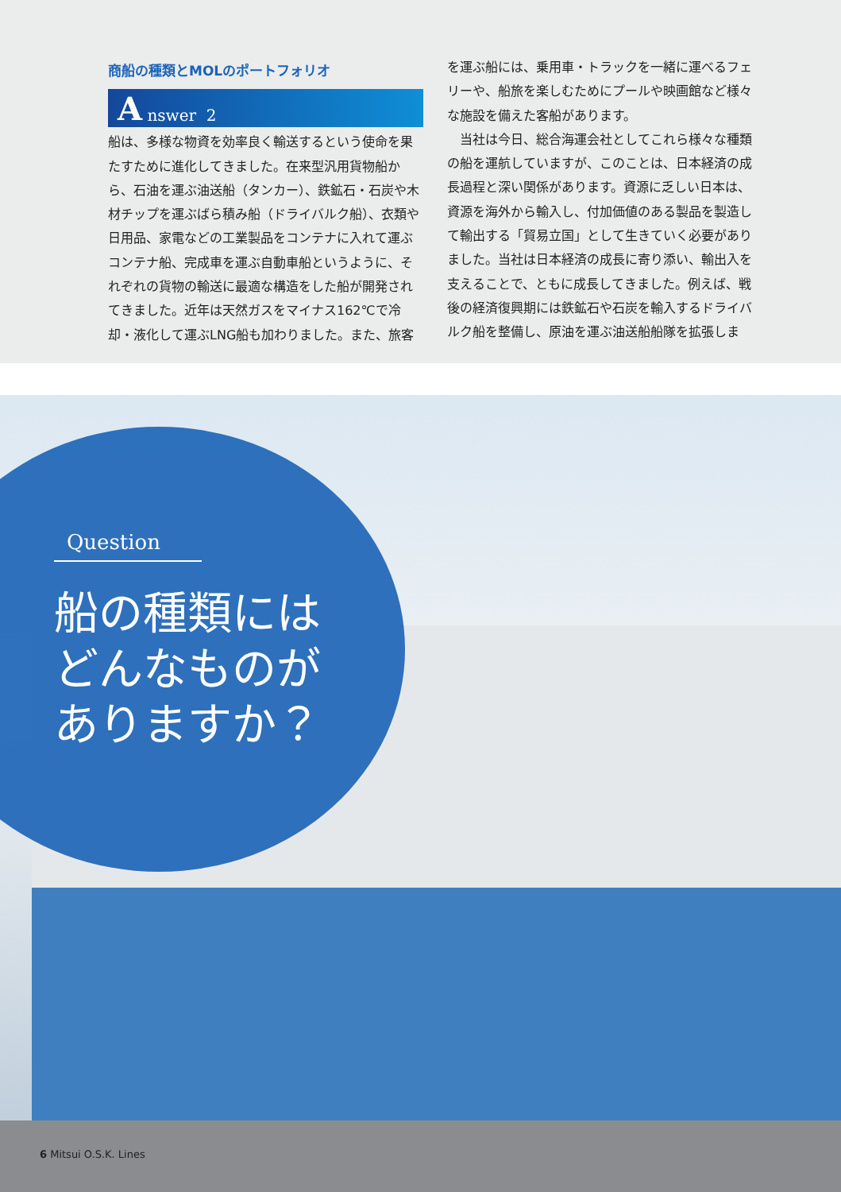商船の種類とMOLのポートフォリオ
A nswer 2
船は、多様な物資を効率良く輸送するという使命を果たすために進化してきました。在来型汎用貨物船から、石油を運ぶ油送船（タンカー）、鉄鉱石・石炭や木材チップを運ぶばら積み船（ドライバルク船）、衣類や日用品、家電などの工業製品をコンテナに入れて運ぶコンテナ船、完成車を運ぶ自動車船というように、それぞれの貨物の輸送に最適な構造をした船が開発されてきました。近年は天然ガスをマイナス162℃で冷却・液化して運ぶLNG船も加わりました。また、旅客
を運ぶ船には、乗用車・トラックを一緒に運べるフェリーや、船旅を楽しむためにプールや映画館など様々な施設を備えた客船があります。
　当社は今日、総合海運会社としてこれら様々な種類の船を運航していますが、このことは、日本経済の成長過程と深い関係があります。資源に乏しい日本は、資源を海外から輸入し、付加価値のある製品を製造して輸出する「貿易立国」として生きていく必要がありました。当社は日本経済の成長に寄り添い、輸出入を支えることで、ともに成長してきました。例えば、戦後の経済復興期には鉄鉱石や石炭を輸入するドライバルク船を整備し、原油を運ぶ油送船船隊を拡張しま
Question
船の種類には
どんなものが
ありますか？
6 Mitsui O.S.K. Lines